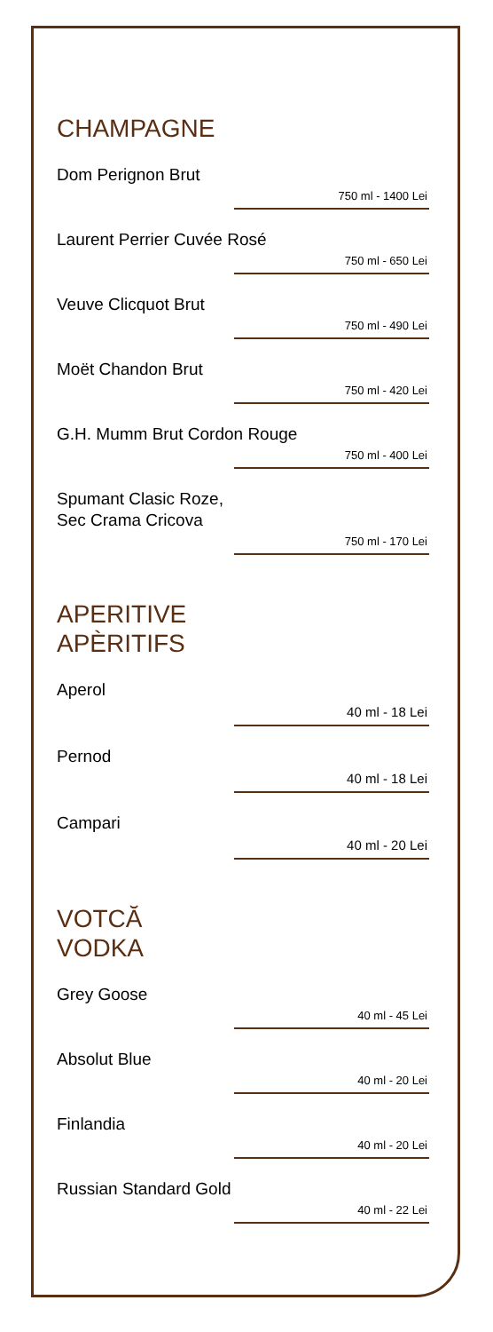CHAMPAGNE
Dom Perignon Brut
750 ml - 1400 Lei
Laurent Perrier Cuvée Rosé
750 ml - 650 Lei
Veuve Clicquot Brut
750 ml - 490 Lei
Moët Chandon Brut
750 ml - 420 Lei
G.H. Mumm Brut Cordon Rouge
750 ml - 400 Lei
Spumant Clasic Roze,
Sec Crama Cricova
750 ml - 170 Lei
APERITIVE
APÈRITIFS
Aperol
40 ml - 18 Lei
Pernod
40 ml - 18 Lei
Campari
40 ml - 20 Lei
VOTCĂ
VODKA
Grey Goose
40 ml - 45 Lei
Absolut Blue
40 ml - 20 Lei
Finlandia
40 ml - 20 Lei
Russian Standard Gold
40 ml - 22 Lei